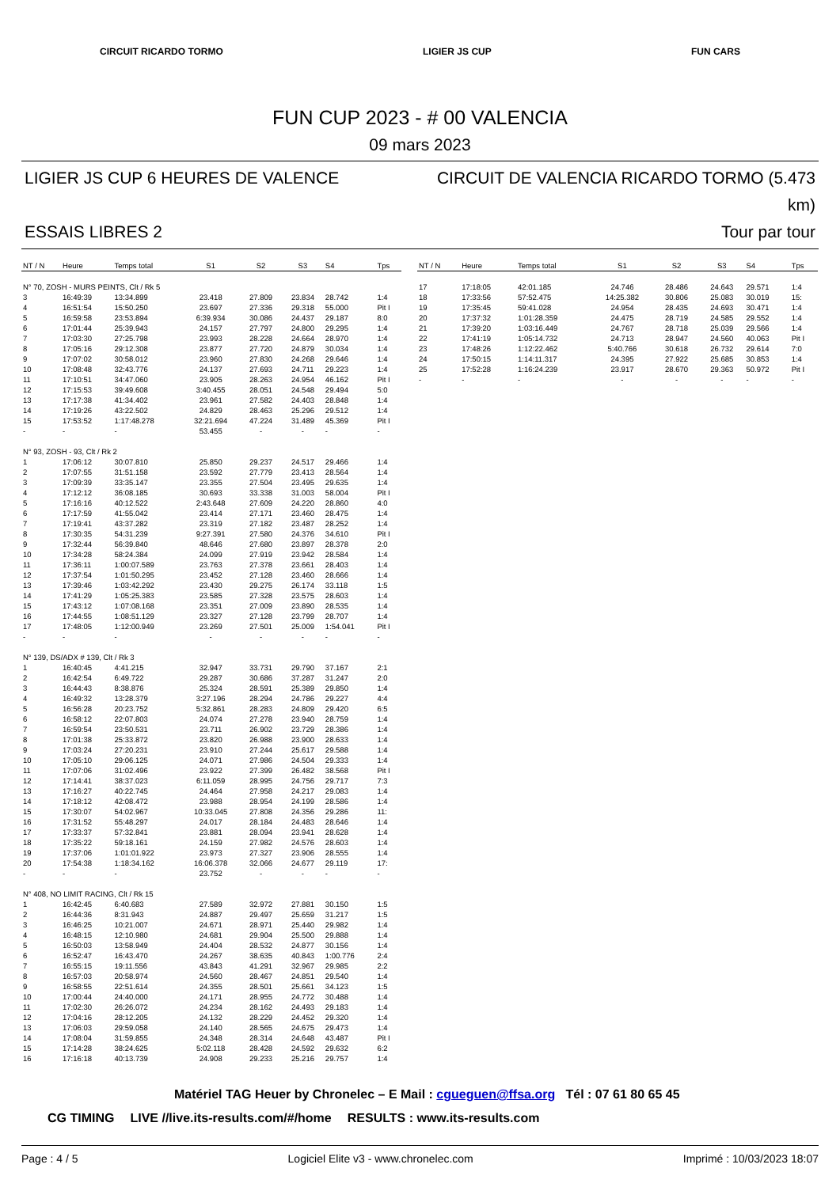CIRCUIT RICARDO TORMO LIGIER JS CUP FUN CARS
FUN CUP 2023 - # 00 VALENCIA
09 mars 2023
LIGIER JS CUP 6 HEURES DE VALENCE
CIRCUIT DE VALENCIA RICARDO TORMO (5.473 km)
ESSAIS LIBRES 2
Tour par tour
| NT / N | Heure | Temps total | S1 | S2 | S3 | S4 | Tps |
| --- | --- | --- | --- | --- | --- | --- | --- |
| N° 70, ZOSH - MURS PEINTS, Clt / Rk 5 | | | | | | | |
| 3 | 16:49:39 | 13:34.899 | 23.418 | 27.809 | 23.834 | 28.742 | 1:4 |
| 4 | 16:51:54 | 15:50.250 | 23.697 | 27.336 | 29.318 | 55.000 | Pit I |
| 5 | 16:59:58 | 23:53.894 | 6:39.934 | 30.086 | 24.437 | 29.187 | 8:0 |
| 6 | 17:01:44 | 25:39.943 | 24.157 | 27.797 | 24.800 | 29.295 | 1:4 |
| 7 | 17:03:30 | 27:25.798 | 23.993 | 28.228 | 24.664 | 28.970 | 1:4 |
| 8 | 17:05:16 | 29:12.308 | 23.877 | 27.720 | 24.879 | 30.034 | 1:4 |
| 9 | 17:07:02 | 30:58.012 | 23.960 | 27.830 | 24.268 | 29.646 | 1:4 |
| 10 | 17:08:48 | 32:43.776 | 24.137 | 27.693 | 24.711 | 29.223 | 1:4 |
| 11 | 17:10:51 | 34:47.060 | 23.905 | 28.263 | 24.954 | 46.162 | Pit I |
| 12 | 17:15:53 | 39:49.608 | 3:40.455 | 28.051 | 24.548 | 29.494 | 5:0 |
| 13 | 17:17:38 | 41:34.402 | 23.961 | 27.582 | 24.403 | 28.848 | 1:4 |
| 14 | 17:19:26 | 43:22.502 | 24.829 | 28.463 | 25.296 | 29.512 | 1:4 |
| 15 | 17:53:52 | 1:17:48.278 | 32:21.694 | 47.224 | 31.489 | 45.369 | Pit I |
| - | - | - | 53.455 | - | - | - | - |
| N° 93, ZOSH - 93, Clt / Rk 2 | | | | | | | |
| 1 | 17:06:12 | 30:07.810 | 25.850 | 29.237 | 24.517 | 29.466 | 1:4 |
| 2 | 17:07:55 | 31:51.158 | 23.592 | 27.779 | 23.413 | 28.564 | 1:4 |
| 3 | 17:09:39 | 33:35.147 | 23.355 | 27.504 | 23.495 | 29.635 | 1:4 |
| 4 | 17:12:12 | 36:08.185 | 30.693 | 33.338 | 31.003 | 58.004 | Pit I |
| 5 | 17:16:16 | 40:12.522 | 2:43.648 | 27.609 | 24.220 | 28.860 | 4:0 |
| 6 | 17:17:59 | 41:55.042 | 23.414 | 27.171 | 23.460 | 28.475 | 1:4 |
| 7 | 17:19:41 | 43:37.282 | 23.319 | 27.182 | 23.487 | 28.252 | 1:4 |
| 8 | 17:30:35 | 54:31.239 | 9:27.391 | 27.580 | 24.376 | 34.610 | Pit I |
| 9 | 17:32:44 | 56:39.840 | 48.646 | 27.680 | 23.897 | 28.378 | 2:0 |
| 10 | 17:34:28 | 58:24.384 | 24.099 | 27.919 | 23.942 | 28.584 | 1:4 |
| 11 | 17:36:11 | 1:00:07.589 | 23.763 | 27.378 | 23.661 | 28.403 | 1:4 |
| 12 | 17:37:54 | 1:01:50.295 | 23.452 | 27.128 | 23.460 | 28.666 | 1:4 |
| 13 | 17:39:46 | 1:03:42.292 | 23.430 | 29.275 | 26.174 | 33.118 | 1:5 |
| 14 | 17:41:29 | 1:05:25.383 | 23.585 | 27.328 | 23.575 | 28.603 | 1:4 |
| 15 | 17:43:12 | 1:07:08.168 | 23.351 | 27.009 | 23.890 | 28.535 | 1:4 |
| 16 | 17:44:55 | 1:08:51.129 | 23.327 | 27.128 | 23.799 | 28.707 | 1:4 |
| 17 | 17:48:05 | 1:12:00.949 | 23.269 | 27.501 | 25.009 | 1:54.041 | Pit I |
| - | - | - | - | - | - | - | - |
| N° 139, DS/ADX # 139, Clt / Rk 3 | | | | | | | |
| 1 | 16:40:45 | 4:41.215 | 32.947 | 33.731 | 29.790 | 37.167 | 2:1 |
| 2 | 16:42:54 | 6:49.722 | 29.287 | 30.686 | 37.287 | 31.247 | 2:0 |
| 3 | 16:44:43 | 8:38.876 | 25.324 | 28.591 | 25.389 | 29.850 | 1:4 |
| 4 | 16:49:32 | 13:28.379 | 3:27.196 | 28.294 | 24.786 | 29.227 | 4:4 |
| 5 | 16:56:28 | 20:23.752 | 5:32.861 | 28.283 | 24.809 | 29.420 | 6:5 |
| 6 | 16:58:12 | 22:07.803 | 24.074 | 27.278 | 23.940 | 28.759 | 1:4 |
| 7 | 16:59:54 | 23:50.531 | 23.711 | 26.902 | 23.729 | 28.386 | 1:4 |
| 8 | 17:01:38 | 25:33.872 | 23.820 | 26.988 | 23.900 | 28.633 | 1:4 |
| 9 | 17:03:24 | 27:20.231 | 23.910 | 27.244 | 25.617 | 29.588 | 1:4 |
| 10 | 17:05:10 | 29:06.125 | 24.071 | 27.986 | 24.504 | 29.333 | 1:4 |
| 11 | 17:07:06 | 31:02.496 | 23.922 | 27.399 | 26.482 | 38.568 | Pit I |
| 12 | 17:14:41 | 38:37.023 | 6:11.059 | 28.995 | 24.756 | 29.717 | 7:3 |
| 13 | 17:16:27 | 40:22.745 | 24.464 | 27.958 | 24.217 | 29.083 | 1:4 |
| 14 | 17:18:12 | 42:08.472 | 23.988 | 28.954 | 24.199 | 28.586 | 1:4 |
| 15 | 17:30:07 | 54:02.967 | 10:33.045 | 27.808 | 24.356 | 29.286 | 11: |
| 16 | 17:31:52 | 55:48.297 | 24.017 | 28.184 | 24.483 | 28.646 | 1:4 |
| 17 | 17:33:37 | 57:32.841 | 23.881 | 28.094 | 23.941 | 28.628 | 1:4 |
| 18 | 17:35:22 | 59:18.161 | 24.159 | 27.982 | 24.576 | 28.603 | 1:4 |
| 19 | 17:37:06 | 1:01:01.922 | 23.973 | 27.327 | 23.906 | 28.555 | 1:4 |
| 20 | 17:54:38 | 1:18:34.162 | 16:06.378 | 32.066 | 24.677 | 29.119 | 17: |
| - | - | - | 23.752 | - | - | - | - |
| N° 408, NO LIMIT RACING, Clt / Rk 15 | | | | | | | |
| 1 | 16:42:45 | 6:40.683 | 27.589 | 32.972 | 27.881 | 30.150 | 1:5 |
| 2 | 16:44:36 | 8:31.943 | 24.887 | 29.497 | 25.659 | 31.217 | 1:5 |
| 3 | 16:46:25 | 10:21.007 | 24.671 | 28.971 | 25.440 | 29.982 | 1:4 |
| 4 | 16:48:15 | 12:10.980 | 24.681 | 29.904 | 25.500 | 29.888 | 1:4 |
| 5 | 16:50:03 | 13:58.949 | 24.404 | 28.532 | 24.877 | 30.156 | 1:4 |
| 6 | 16:52:47 | 16:43.470 | 24.267 | 38.635 | 40.843 | 1:00.776 | 2:4 |
| 7 | 16:55:15 | 19:11.556 | 43.843 | 41.291 | 32.967 | 29.985 | 2:2 |
| 8 | 16:57:03 | 20:58.974 | 24.560 | 28.467 | 24.851 | 29.540 | 1:4 |
| 9 | 16:58:55 | 22:51.614 | 24.355 | 28.501 | 25.661 | 34.123 | 1:5 |
| 10 | 17:00:44 | 24:40.000 | 24.171 | 28.955 | 24.772 | 30.488 | 1:4 |
| 11 | 17:02:30 | 26:26.072 | 24.234 | 28.162 | 24.493 | 29.183 | 1:4 |
| 12 | 17:04:16 | 28:12.205 | 24.132 | 28.229 | 24.452 | 29.320 | 1:4 |
| 13 | 17:06:03 | 29:59.058 | 24.140 | 28.565 | 24.675 | 29.473 | 1:4 |
| 14 | 17:08:04 | 31:59.855 | 24.348 | 28.314 | 24.648 | 43.487 | Pit I |
| 15 | 17:14:28 | 38:24.625 | 5:02.118 | 28.428 | 24.592 | 29.632 | 6:2 |
| 16 | 17:16:18 | 40:13.739 | 24.908 | 29.233 | 25.216 | 29.757 | 1:4 |
| NT / N | Heure | Temps total | S1 | S2 | S3 | S4 | Tps |
| --- | --- | --- | --- | --- | --- | --- | --- |
| 17 | 17:18:05 | 42:01.185 | 24.746 | 28.486 | 24.643 | 29.571 | 1:4 |
| 18 | 17:33:56 | 57:52.475 | 14:25.382 | 30.806 | 25.083 | 30.019 | 15: |
| 19 | 17:35:45 | 59:41.028 | 24.954 | 28.435 | 24.693 | 30.471 | 1:4 |
| 20 | 17:37:32 | 1:01:28.359 | 24.475 | 28.719 | 24.585 | 29.552 | 1:4 |
| 21 | 17:39:20 | 1:03:16.449 | 24.767 | 28.718 | 25.039 | 29.566 | 1:4 |
| 22 | 17:41:19 | 1:05:14.732 | 24.713 | 28.947 | 24.560 | 40.063 | Pit I |
| 23 | 17:48:26 | 1:12:22.462 | 5:40.766 | 30.618 | 26.732 | 29.614 | 7:0 |
| 24 | 17:50:15 | 1:14:11.317 | 24.395 | 27.922 | 25.685 | 30.853 | 1:4 |
| 25 | 17:52:28 | 1:16:24.239 | 23.917 | 28.670 | 29.363 | 50.972 | Pit I |
| - | - | - | - | - | - | - | - |
Matériel TAG Heuer by Chronelec – E Mail : cgueguen@ffsa.org Tél : 07 61 80 65 45
CG TIMING LIVE //live.its-results.com/#/home RESULTS : www.its-results.com
Page : 4 / 5 Logiciel Elite v3 - www.chronelec.com Imprimé : 10/03/2023 18:07